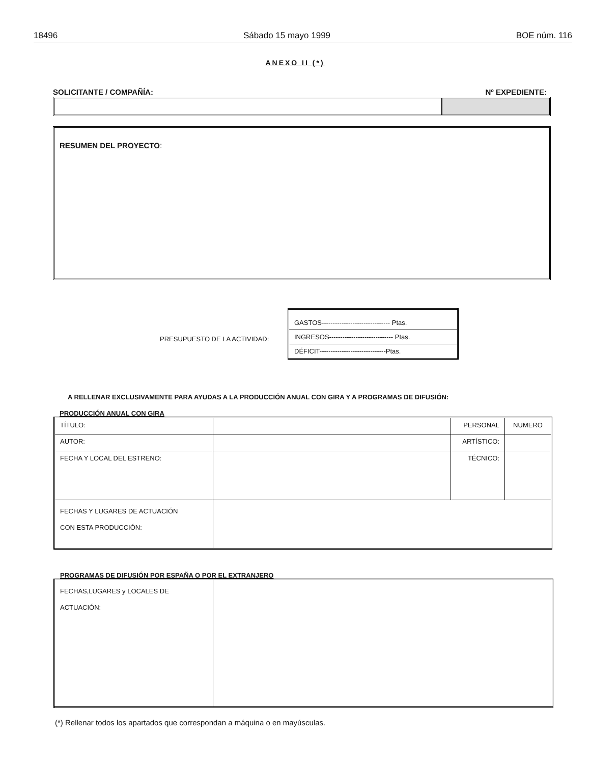18496 Sábado 15 mayo 1999 BOE núm. 116
ANEXO II (*)
SOLICITANTE / COMPAÑÍA: Nº EXPEDIENTE:
RESUMEN DEL PROYECTO:
PRESUPUESTO DE LA ACTIVIDAD:
| GASTOS------------------------------- Ptas. |
| INGRESOS----------------------------- Ptas. |
| DÉFICIT------------------------------Ptas. |
A RELLENAR EXCLUSIVAMENTE PARA AYUDAS A LA PRODUCCIÓN ANUAL CON GIRA Y A PROGRAMAS DE DIFUSIÓN:
PRODUCCIÓN ANUAL CON GIRA
| TÍTULO: | | PERSONAL | NUMERO |
| AUTOR: | | ARTÍSTICO: | |
| FECHA Y LOCAL DEL ESTRENO: | | TÉCNICO: | |
| FECHAS Y LUGARES DE ACTUACIÓN CON ESTA PRODUCCIÓN: | | | |
PROGRAMAS DE DIFUSIÓN POR ESPAÑA O POR EL EXTRANJERO
| FECHAS,LUGARES y LOCALES DE ACTUACIÓN: | |
(*) Rellenar todos los apartados que correspondan a máquina o en mayúsculas.